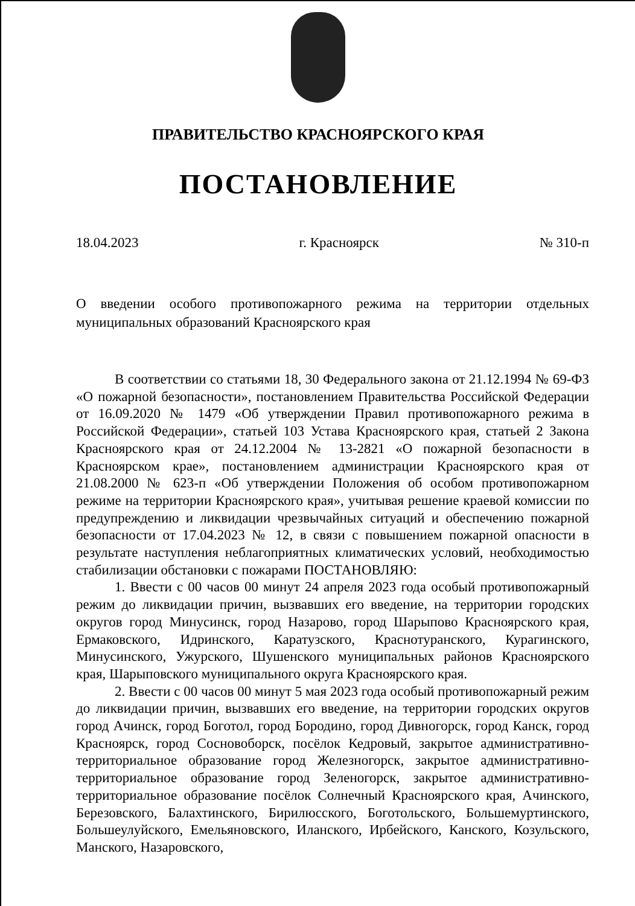ПРАВИТЕЛЬСТВО КРАСНОЯРСКОГО КРАЯ
ПОСТАНОВЛЕНИЕ
18.04.2023 г. Красноярск № 310-п
О введении особого противопожарного режима на территории отдельных муниципальных образований Красноярского края
В соответствии со статьями 18, 30 Федерального закона от 21.12.1994 № 69-ФЗ «О пожарной безопасности», постановлением Правительства Российской Федерации от 16.09.2020 № 1479 «Об утверждении Правил противопожарного режима в Российской Федерации», статьей 103 Устава Красноярского края, статьей 2 Закона Красноярского края от 24.12.2004 № 13-2821 «О пожарной безопасности в Красноярском крае», постановлением администрации Красноярского края от 21.08.2000 № 623-п «Об утверждении Положения об особом противопожарном режиме на территории Красноярского края», учитывая решение краевой комиссии по предупреждению и ликвидации чрезвычайных ситуаций и обеспечению пожарной безопасности от 17.04.2023 № 12, в связи с повышением пожарной опасности в результате наступления неблагоприятных климатических условий, необходимостью стабилизации обстановки с пожарами ПОСТАНОВЛЯЮ:
1. Ввести с 00 часов 00 минут 24 апреля 2023 года особый противопожарный режим до ликвидации причин, вызвавших его введение, на территории городских округов город Минусинск, город Назарово, город Шарыпово Красноярского края, Ермаковского, Идринского, Каратузского, Краснотуранского, Курагинского, Минусинского, Ужурского, Шушенского муниципальных районов Красноярского края, Шарыповского муниципального округа Красноярского края.
2. Ввести с 00 часов 00 минут 5 мая 2023 года особый противопожарный режим до ликвидации причин, вызвавших его введение, на территории городских округов город Ачинск, город Боготол, город Бородино, город Дивногорск, город Канск, город Красноярск, город Сосновоборск, посёлок Кедровый, закрытое административно-территориальное образование город Железногорск, закрытое административно-территориальное образование город Зеленогорск, закрытое административно-территориальное образование посёлок Солнечный Красноярского края, Ачинского, Березовского, Балахтинского, Бирилюсского, Боготольского, Большемуртинского, Большеулуйского, Емельяновского, Иланского, Ирбейского, Канского, Козульского, Манского, Назаровского,